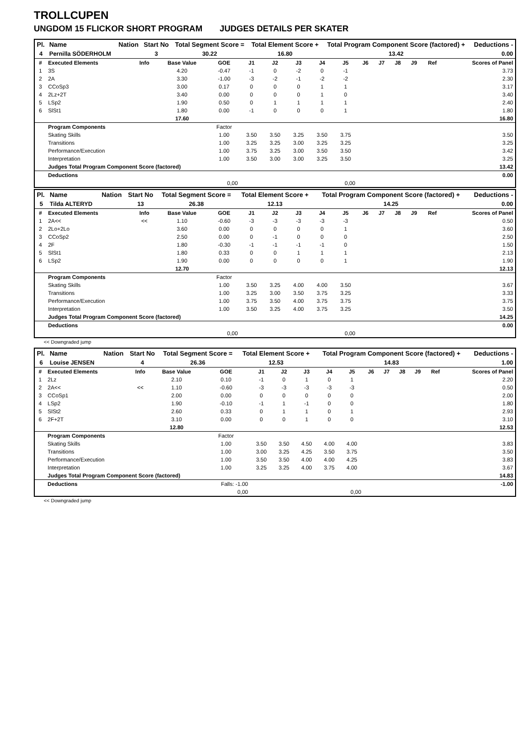TROLLCUPEN
UNGDOM 15 FLICKOR SHORT PROGRAM JUDGES DETAILS PER SKATER
| Pl. | Name | Nation | Start No | Total Segment Score = | Total Element Score + | Total Program Component Score (factored) + | Deductions - |
| --- | --- | --- | --- | --- | --- | --- | --- |
| 4 | Pernilla SÖDERHOLM | | 3 | 30.22 | 16.80 | 13.42 | 0.00 |
| # | Executed Elements | Info | Base Value | GOE | J1 | J2 | J3 | J4 | J5 | J6 | J7 | J8 | J9 | Ref | Scores of Panel |
| 1 | 3S | | 4.20 | -0.47 | -1 | 0 | -2 | 0 | -1 | | | | | | 3.73 |
| 2 | 2A | | 3.30 | -1.00 | -3 | -2 | -1 | -2 | -2 | | | | | | 2.30 |
| 3 | CCoSp3 | | 3.00 | 0.17 | 0 | 0 | 0 | 1 | 1 | | | | | | 3.17 |
| 4 | 2Lz+2T | | 3.40 | 0.00 | 0 | 0 | 0 | 1 | 0 | | | | | | 3.40 |
| 5 | LSp2 | | 1.90 | 0.50 | 0 | 1 | 1 | 1 | 1 | | | | | | 2.40 |
| 6 | SlSt1 | | 1.80 | 0.00 | -1 | 0 | 0 | 0 | 1 | | | | | | 1.80 |
| | | | 17.60 | | | | | | | | | | | | 16.80 |
| | Program Components | | | Factor | | | | | | | | | | | |
| | Skating Skills | | | 1.00 | 3.50 | 3.50 | 3.25 | 3.50 | 3.75 | | | | | | 3.50 |
| | Transitions | | | 1.00 | 3.25 | 3.25 | 3.00 | 3.25 | 3.25 | | | | | | 3.25 |
| | Performance/Execution | | | 1.00 | 3.75 | 3.25 | 3.00 | 3.50 | 3.50 | | | | | | 3.42 |
| | Interpretation | | | 1.00 | 3.50 | 3.00 | 3.00 | 3.25 | 3.50 | | | | | | 3.25 |
| | Judges Total Program Component Score (factored) | | | | | | | | | | | | | | 13.42 |
| | Deductions | | | | | | | | | | | | | | 0.00 |
| 0,00 | | | | | 0,00 | | | | | | | | | | |
| Pl. | Name | Nation | Start No | Total Segment Score = | Total Element Score + | Total Program Component Score (factored) + | Deductions - |
| --- | --- | --- | --- | --- | --- | --- | --- |
| 5 | Tilda ALTERYD | | 13 | 26.38 | 12.13 | 14.25 | 0.00 |
| # | Executed Elements | Info | Base Value | GOE | J1 | J2 | J3 | J4 | J5 | J6 | J7 | J8 | J9 | Ref | Scores of Panel |
| 1 | 2A<< | << | 1.10 | -0.60 | -3 | -3 | -3 | -3 | -3 | | | | | | 0.50 |
| 2 | 2Lo+2Lo | | 3.60 | 0.00 | 0 | 0 | 0 | 0 | 1 | | | | | | 3.60 |
| 3 | CCoSp2 | | 2.50 | 0.00 | 0 | -1 | 0 | 0 | 0 | | | | | | 2.50 |
| 4 | 2F | | 1.80 | -0.30 | -1 | -1 | -1 | -1 | 0 | | | | | | 1.50 |
| 5 | SlSt1 | | 1.80 | 0.33 | 0 | 0 | 1 | 1 | 1 | | | | | | 2.13 |
| 6 | LSp2 | | 1.90 | 0.00 | 0 | 0 | 0 | 0 | 1 | | | | | | 1.90 |
| | | | 12.70 | | | | | | | | | | | | 12.13 |
| | Program Components | | | Factor | | | | | | | | | | | |
| | Skating Skills | | | 1.00 | 3.50 | 3.25 | 4.00 | 4.00 | 3.50 | | | | | | 3.67 |
| | Transitions | | | 1.00 | 3.25 | 3.00 | 3.50 | 3.75 | 3.25 | | | | | | 3.33 |
| | Performance/Execution | | | 1.00 | 3.75 | 3.50 | 4.00 | 3.75 | 3.75 | | | | | | 3.75 |
| | Interpretation | | | 1.00 | 3.50 | 3.25 | 4.00 | 3.75 | 3.25 | | | | | | 3.50 |
| | Judges Total Program Component Score (factored) | | | | | | | | | | | | | | 14.25 |
| | Deductions | | | | | | | | | | | | | | 0.00 |
| 0,00 | | | | | 0,00 | | | | | | | | | | |
<< Downgraded jump
| Pl. | Name | Nation | Start No | Total Segment Score = | Total Element Score + | Total Program Component Score (factored) + | Deductions - |
| --- | --- | --- | --- | --- | --- | --- | --- |
| 6 | Louise JENSEN | | 4 | 26.36 | 12.53 | 14.83 | 1.00 |
| # | Executed Elements | Info | Base Value | GOE | J1 | J2 | J3 | J4 | J5 | J6 | J7 | J8 | J9 | Ref | Scores of Panel |
| 1 | 2Lz | | 2.10 | 0.10 | -1 | 0 | 1 | 0 | 1 | | | | | | 2.20 |
| 2 | 2A<< | << | 1.10 | -0.60 | -3 | -3 | -3 | -3 | -3 | | | | | | 0.50 |
| 3 | CCoSp1 | | 2.00 | 0.00 | 0 | 0 | 0 | 0 | 0 | | | | | | 2.00 |
| 4 | LSp2 | | 1.90 | -0.10 | -1 | 1 | -1 | 0 | 0 | | | | | | 1.80 |
| 5 | SlSt2 | | 2.60 | 0.33 | 0 | 1 | 1 | 0 | 1 | | | | | | 2.93 |
| 6 | 2F+2T | | 3.10 | 0.00 | 0 | 0 | 1 | 0 | 0 | | | | | | 3.10 |
| | | | 12.80 | | | | | | | | | | | | 12.53 |
| | Program Components | | | Factor | | | | | | | | | | | |
| | Skating Skills | | | 1.00 | 3.50 | 3.50 | 4.50 | 4.00 | 4.00 | | | | | | 3.83 |
| | Transitions | | | 1.00 | 3.00 | 3.25 | 4.25 | 3.50 | 3.75 | | | | | | 3.50 |
| | Performance/Execution | | | 1.00 | 3.50 | 3.50 | 4.00 | 4.00 | 4.25 | | | | | | 3.83 |
| | Interpretation | | | 1.00 | 3.25 | 3.25 | 4.00 | 3.75 | 4.00 | | | | | | 3.67 |
| | Judges Total Program Component Score (factored) | | | | | | | | | | | | | | 14.83 |
| | Deductions | | | Falls: -1.00 | | | | | | | | | | | -1.00 |
| 0,00 | | | | | 0,00 | | | | | | | | | | |
<< Downgraded jump